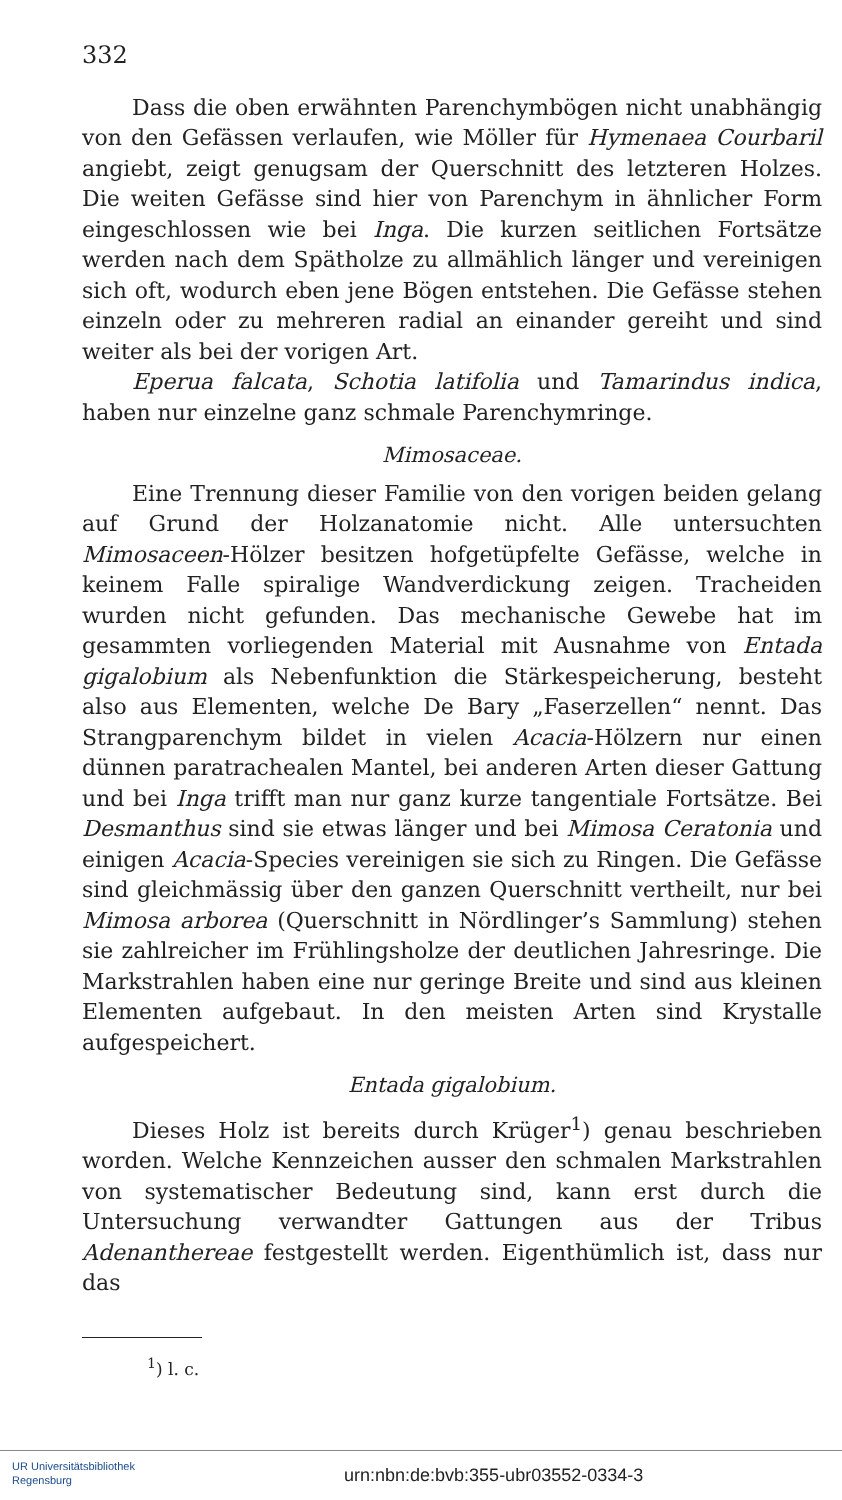332
Dass die oben erwähnten Parenchymbögen nicht unabhängig von den Gefässen verlaufen, wie Möller für Hymenaea Courbaril angiebt, zeigt genugsam der Querschnitt des letzteren Holzes. Die weiten Gefässe sind hier von Parenchym in ähnlicher Form eingeschlossen wie bei Inga. Die kurzen seitlichen Fortsätze werden nach dem Spätholze zu allmählich länger und vereinigen sich oft, wodurch eben jene Bögen entstehen. Die Gefässe stehen einzeln oder zu mehreren radial an einander gereiht und sind weiter als bei der vorigen Art.
Eperua falcata, Schotia latifolia und Tamarindus indica, haben nur einzelne ganz schmale Parenchymringe.
Mimosaceae.
Eine Trennung dieser Familie von den vorigen beiden gelang auf Grund der Holzanatomie nicht. Alle untersuchten Mimosaceen-Hölzer besitzen hofgetüpfelte Gefässe, welche in keinem Falle spiralige Wandverdickung zeigen. Tracheiden wurden nicht gefunden. Das mechanische Gewebe hat im gesammten vorliegenden Material mit Ausnahme von Entada gigalobium als Nebenfunktion die Stärkespeicherung, besteht also aus Elementen, welche De Bary „Faserzellen“ nennt. Das Strangparenchym bildet in vielen Acacia-Hölzern nur einen dünnen paratrachealen Mantel, bei anderen Arten dieser Gattung und bei Inga trifft man nur ganz kurze tangentiale Fortsätze. Bei Desmanthus sind sie etwas länger und bei Mimosa Ceratonia und einigen Acacia-Species vereinigen sie sich zu Ringen. Die Gefässe sind gleichmässig über den ganzen Querschnitt vertheilt, nur bei Mimosa arborea (Querschnitt in Nördlinger’s Sammlung) stehen sie zahlreicher im Frühlingsholze der deutlichen Jahresringe. Die Markstrahlen haben eine nur geringe Breite und sind aus kleinen Elementen aufgebaut. In den meisten Arten sind Krystalle aufgespeichert.
Entada gigalobium.
Dieses Holz ist bereits durch Krüger<sup>1</sup>) genau beschrieben worden. Welche Kennzeichen ausser den schmalen Markstrahlen von systematischer Bedeutung sind, kann erst durch die Untersuchung verwandter Gattungen aus der Tribus Adenanthereae festgestellt werden. Eigenthümlich ist, dass nur das
<sup>1</sup>) l. c.
UR Universitätsbibliothek
Regensburg
urn:nbn:de:bvb:355-ubr03552-0334-3